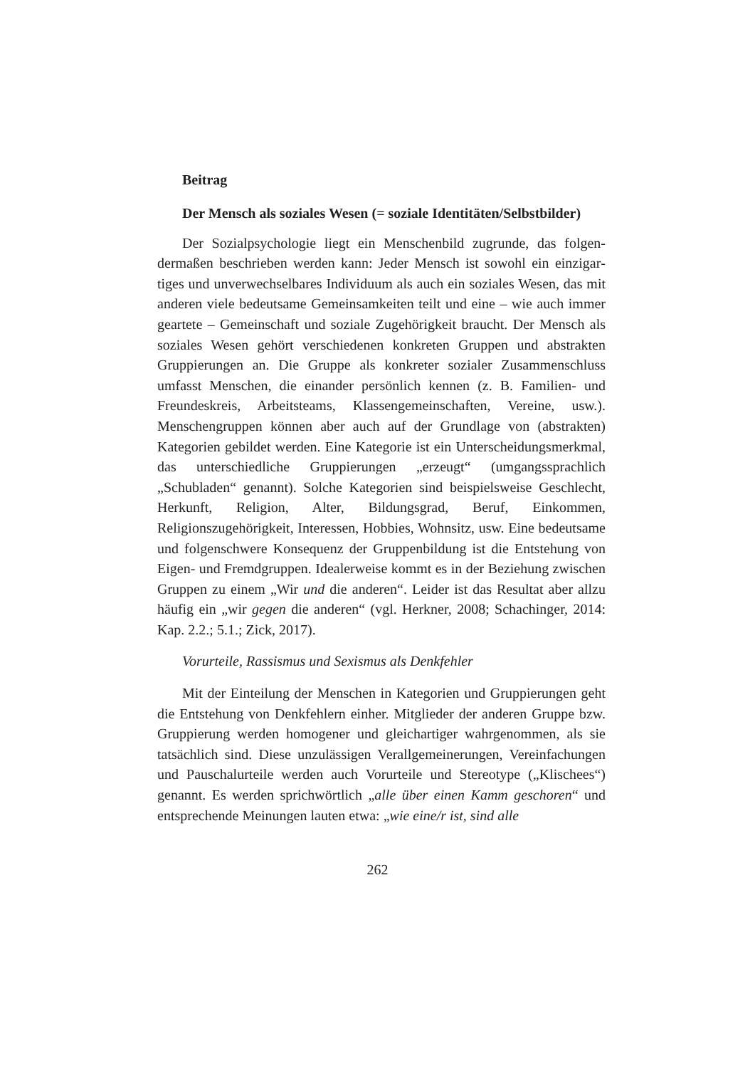Beitrag
Der Mensch als soziales Wesen (= soziale Identitä­ten/Selbstbilder)
Der Sozialpsychologie liegt ein Menschenbild zugrunde, das folgen­dermaßen beschrieben werden kann: Jeder Mensch ist sowohl ein einzigar­tiges und unverwechselbares Individuum als auch ein soziales Wesen, das mit anderen viele bedeutsame Gemeinsamkeiten teilt und eine – wie auch immer geartete – Gemeinschaft und soziale Zugehörigkeit braucht. Der Mensch als soziales Wesen gehört verschiedenen konkreten Gruppen und abstrakten Gruppierungen an. Die Gruppe als konkreter sozialer Zusam­menschluss umfasst Menschen, die einander persönlich kennen (z. B. Fami­lien- und Freundeskreis, Arbeitsteams, Klassengemeinschaften, Vereine, usw.). Menschengruppen können aber auch auf der Grundlage von (abs­trakten) Kategorien gebildet werden. Eine Kategorie ist ein Unterschei­dungsmerkmal, das unterschiedliche Gruppierungen „erzeugt“ (umgangs­sprachlich „Schubladen“ genannt). Solche Kategorien sind beispielsweise Geschlecht, Herkunft, Religion, Alter, Bildungsgrad, Beruf, Einkommen, Religionszugehörigkeit, Interessen, Hobbies, Wohnsitz, usw. Eine bedeut­same und folgenschwere Konsequenz der Gruppenbildung ist die Entste­hung von Eigen- und Fremdgruppen. Idealerweise kommt es in der Bezie­hung zwischen Gruppen zu einem „Wir und die anderen“. Leider ist das Resultat aber allzu häufig ein „wir gegen die anderen“ (vgl. Herkner, 2008; Schachinger, 2014: Kap. 2.2.; 5.1.; Zick, 2017).
Vorurteile, Rassismus und Sexismus als Denkfehler
Mit der Einteilung der Menschen in Kategorien und Gruppierungen geht die Entstehung von Denkfehlern einher. Mitglieder der anderen Gruppe bzw. Gruppierung werden homogener und gleichartiger wahrge­nommen, als sie tatsächlich sind. Diese unzulässigen Verallgemeinerungen, Vereinfachungen und Pauschalurteile werden auch Vorurteile und Stereo­type („Klischees“) genannt. Es werden sprichwörtlich „alle über einen Kamm geschoren“ und entsprechende Meinungen lauten etwa: „wie eine/r ist, sind alle
262